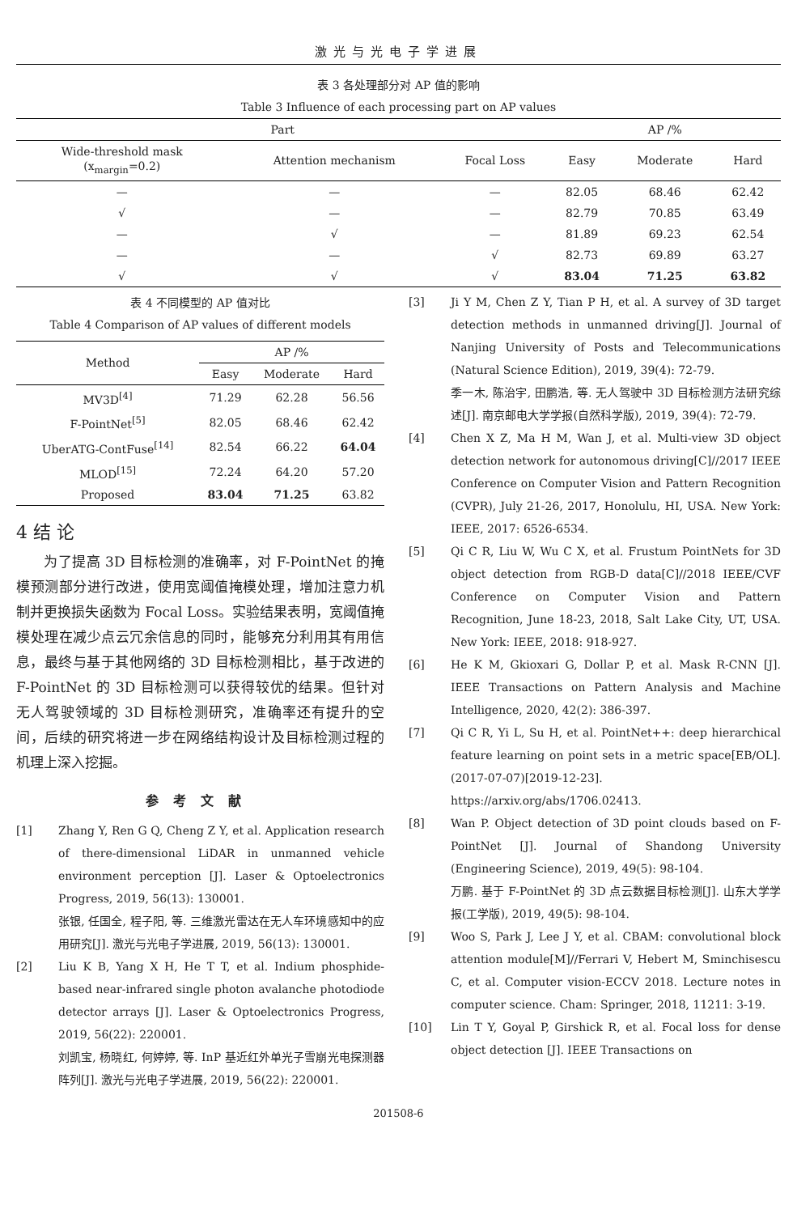激光与光电子学进展
表 3 各处理部分对 AP 值的影响
Table 3 Influence of each processing part on AP values
| Part | | | AP /% | | |
| --- | --- | --- | --- | --- | --- |
| Wide-threshold mask (x<sub>margin</sub>=0.2) | Attention mechanism | Focal Loss | Easy | Moderate | Hard |
| — | — | — | 82.05 | 68.46 | 62.42 |
| √ | — | — | 82.79 | 70.85 | 63.49 |
| — | √ | — | 81.89 | 69.23 | 62.54 |
| — | — | √ | 82.73 | 69.89 | 63.27 |
| √ | √ | √ | 83.04 | 71.25 | 63.82 |
表 4 不同模型的 AP 值对比
Table 4 Comparison of AP values of different models
| Method | AP /% | | |
| --- | --- | --- | --- |
| | Easy | Moderate | Hard |
| MV3D<sup>[4]</sup> | 71.29 | 62.28 | 56.56 |
| F-PointNet<sup>[5]</sup> | 82.05 | 68.46 | 62.42 |
| UberATG-ContFuse<sup>[14]</sup> | 82.54 | 66.22 | 64.04 |
| MLOD<sup>[15]</sup> | 72.24 | 64.20 | 57.20 |
| Proposed | 83.04 | 71.25 | 63.82 |
4 结 论
为了提高 3D 目标检测的准确率，对 F-PointNet 的掩模预测部分进行改进，使用宽阈值掩模处理，增加注意力机制并更换损失函数为 Focal Loss。实验结果表明，宽阈值掩模处理在减少点云冗余信息的同时，能够充分利用其有用信息，最终与基于其他网络的 3D 目标检测相比，基于改进的 F-PointNet 的 3D 目标检测可以获得较优的结果。但针对无人驾驶领域的 3D 目标检测研究，准确率还有提升的空间，后续的研究将进一步在网络结构设计及目标检测过程的机理上深入挖掘。
参考文献
[1] Zhang Y, Ren G Q, Cheng Z Y, et al. Application research of there-dimensional LiDAR in unmanned vehicle environment perception [J]. Laser & Optoelectronics Progress, 2019, 56(13): 130001.
张银, 任国全, 程子阳, 等. 三维激光雷达在无人车环境感知中的应用研究[J]. 激光与光电子学进展, 2019, 56(13): 130001.
[2] Liu K B, Yang X H, He T T, et al. Indium phosphide-based near-infrared single photon avalanche photodiode detector arrays [J]. Laser & Optoelectronics Progress, 2019, 56(22): 220001.
刘凯宝, 杨晓红, 何婷婷, 等. InP 基近红外单光子雪崩光电探测器阵列[J]. 激光与光电子学进展, 2019, 56(22): 220001.
[3] Ji Y M, Chen Z Y, Tian P H, et al. A survey of 3D target detection methods in unmanned driving[J]. Journal of Nanjing University of Posts and Telecommunications (Natural Science Edition), 2019, 39(4): 72-79.
季一木, 陈治宇, 田鹏浩, 等. 无人驾驶中 3D 目标检测方法研究综述[J]. 南京邮电大学学报(自然科学版), 2019, 39(4): 72-79.
[4] Chen X Z, Ma H M, Wan J, et al. Multi-view 3D object detection network for autonomous driving[C]//2017 IEEE Conference on Computer Vision and Pattern Recognition (CVPR), July 21-26, 2017, Honolulu, HI, USA. New York: IEEE, 2017: 6526-6534.
[5] Qi C R, Liu W, Wu C X, et al. Frustum PointNets for 3D object detection from RGB-D data[C]//2018 IEEE/CVF Conference on Computer Vision and Pattern Recognition, June 18-23, 2018, Salt Lake City, UT, USA. New York: IEEE, 2018: 918-927.
[6] He K M, Gkioxari G, Dollar P, et al. Mask R-CNN [J]. IEEE Transactions on Pattern Analysis and Machine Intelligence, 2020, 42(2): 386-397.
[7] Qi C R, Yi L, Su H, et al. PointNet++: deep hierarchical feature learning on point sets in a metric space[EB/OL]. (2017-07-07)[2019-12-23]. https://arxiv.org/abs/1706.02413.
[8] Wan P. Object detection of 3D point clouds based on F-PointNet [J]. Journal of Shandong University (Engineering Science), 2019, 49(5): 98-104.
万鹏. 基于 F-PointNet 的 3D 点云数据目标检测[J]. 山东大学学报(工学版), 2019, 49(5): 98-104.
[9] Woo S, Park J, Lee J Y, et al. CBAM: convolutional block attention module[M]//Ferrari V, Hebert M, Sminchisescu C, et al. Computer vision-ECCV 2018. Lecture notes in computer science. Cham: Springer, 2018, 11211: 3-19.
[10] Lin T Y, Goyal P, Girshick R, et al. Focal loss for dense object detection [J]. IEEE Transactions on
201508-6